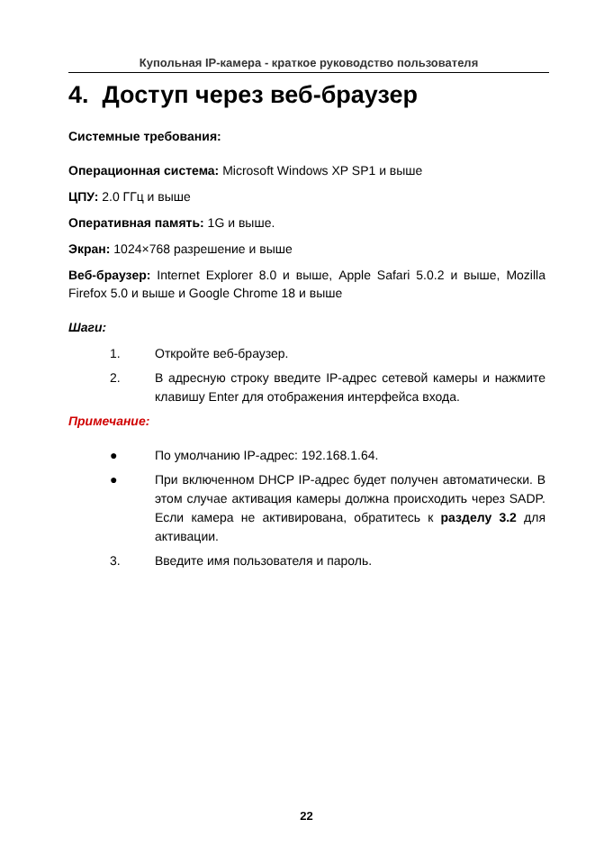Купольная IP-камера - краткое руководство пользователя
4. Доступ через веб-браузер
Системные требования:
Операционная система: Microsoft Windows XP SP1 и выше
ЦПУ: 2.0 ГГц и выше
Оперативная память: 1G и выше.
Экран: 1024×768 разрешение и выше
Веб-браузер: Internet Explorer 8.0 и выше, Apple Safari 5.0.2 и выше, Mozilla Firefox 5.0 и выше и Google Chrome 18 и выше
Шаги:
1. Откройте веб-браузер.
2. В адресную строку введите IP-адрес сетевой камеры и нажмите клавишу Enter для отображения интерфейса входа.
Примечание:
● По умолчанию IP-адрес: 192.168.1.64.
● При включенном DHCP IP-адрес будет получен автоматически. В этом случае активация камеры должна происходить через SADP. Если камера не активирована, обратитесь к разделу 3.2 для активации.
3. Введите имя пользователя и пароль.
22